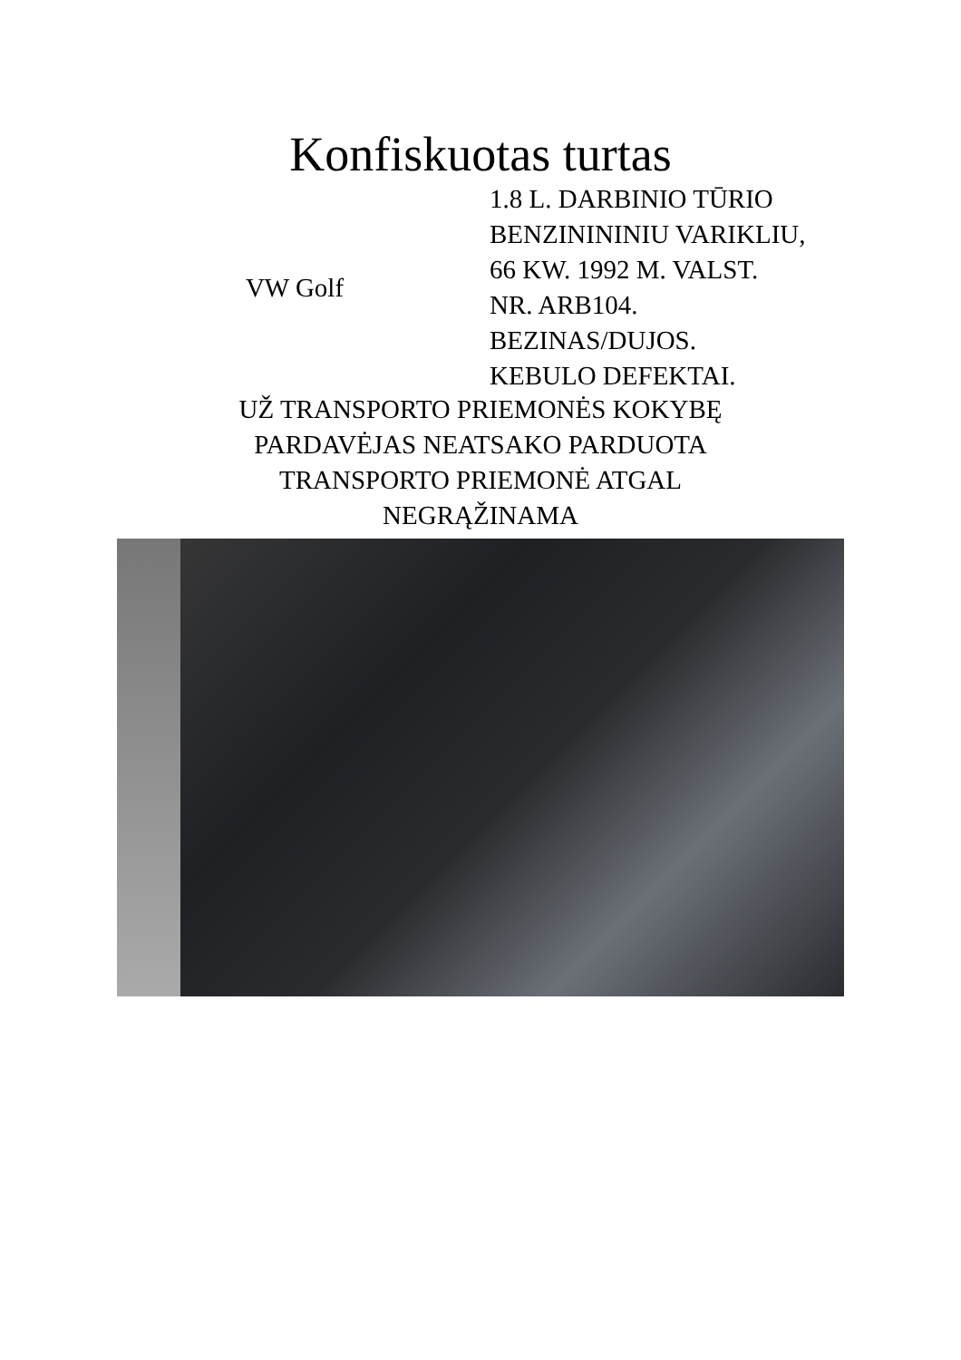Konfiskuotas turtas
VW Golf
1.8 L. DARBINIO TŪRIO
BENZINININIU VARIKLIU,
66 KW. 1992 M. VALST.
NR. ARB104.
BEZINAS/DUJOS.
KEBULO DEFEKTAI.
UŽ TRANSPORTO PRIEMONĖS KOKYBĘ
PARDAVĖJAS NEATSAKO PARDUOTA
TRANSPORTO PRIEMONĖ ATGAL
NEGRĄŽINAMA